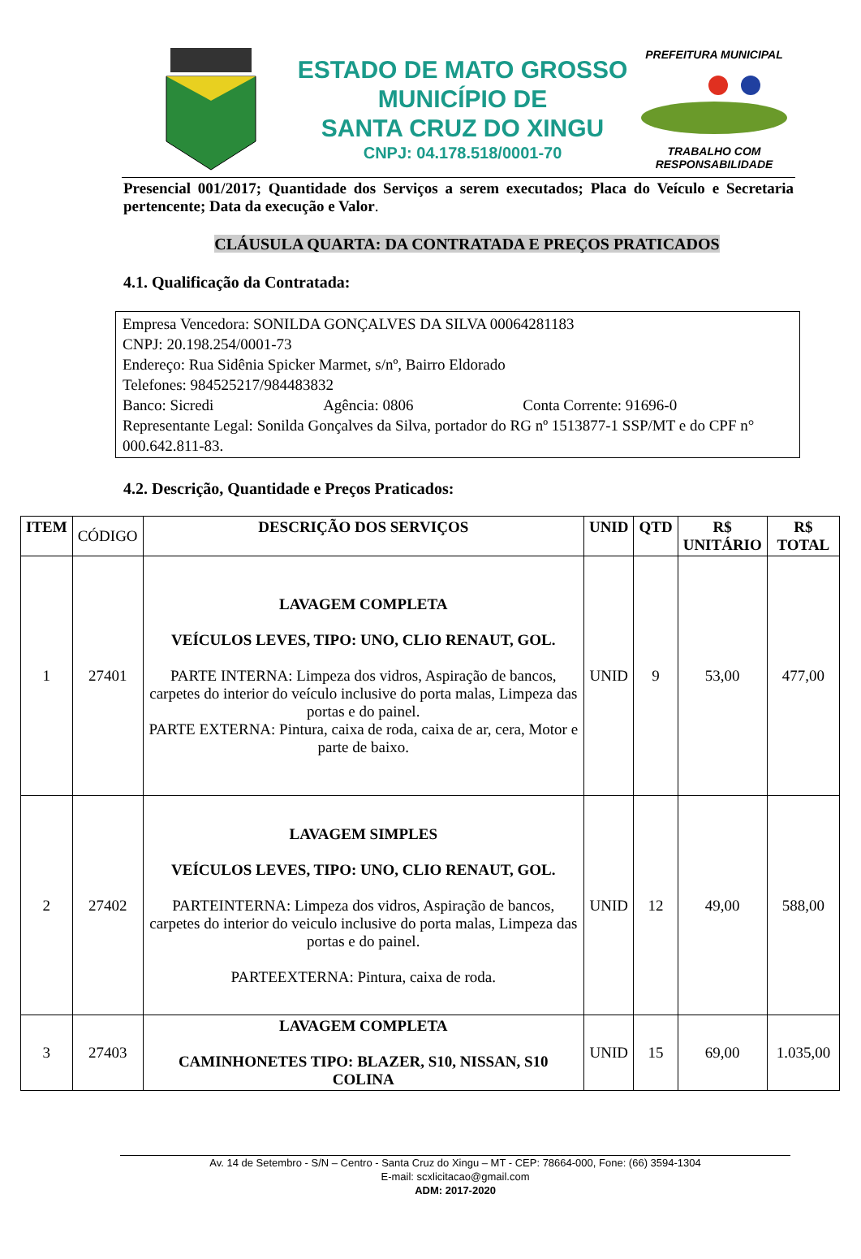ESTADO DE MATO GROSSO
MUNICÍPIO DE
SANTA CRUZ DO XINGU
CNPJ: 04.178.518/0001-70
PREFEITURA MUNICIPAL
TRABALHO COM RESPONSABILIDADE
Presencial 001/2017; Quantidade dos Serviços a serem executados; Placa do Veículo e Secretaria pertencente; Data da execução e Valor.
CLÁUSULA QUARTA: DA CONTRATADA E PREÇOS PRATICADOS
4.1. Qualificação da Contratada:
Empresa Vencedora: SONILDA GONÇALVES DA SILVA 00064281183
CNPJ: 20.198.254/0001-73
Endereço: Rua Sidênia Spicker Marmet, s/nº, Bairro Eldorado
Telefones: 984525217/984483832
Banco: Sicredi Agência: 0806 Conta Corrente: 91696-0
Representante Legal: Sonilda Gonçalves da Silva, portador do RG nº 1513877-1 SSP/MT e do CPF n° 000.642.811-83.
4.2. Descrição, Quantidade e Preços Praticados:
| ITEM | CÓDIGO | DESCRIÇÃO DOS SERVIÇOS | UNID | QTD | R$ UNITÁRIO | R$ TOTAL |
| --- | --- | --- | --- | --- | --- | --- |
| 1 | 27401 | LAVAGEM COMPLETA VEÍCULOS LEVES, TIPO: UNO, CLIO RENAUT, GOL. PARTE INTERNA: Limpeza dos vidros, Aspiração de bancos, carpetes do interior do veículo inclusive do porta malas, Limpeza das portas e do painel. PARTE EXTERNA: Pintura, caixa de roda, caixa de ar, cera, Motor e parte de baixo. | UNID | 9 | 53,00 | 477,00 |
| 2 | 27402 | LAVAGEM SIMPLES VEÍCULOS LEVES, TIPO: UNO, CLIO RENAUT, GOL. PARTEINTERNA: Limpeza dos vidros, Aspiração de bancos, carpetes do interior do veiculo inclusive do porta malas, Limpeza das portas e do painel. PARTEEXTERNA: Pintura, caixa de roda. | UNID | 12 | 49,00 | 588,00 |
| 3 | 27403 | LAVAGEM COMPLETA CAMINHONETES TIPO: BLAZER, S10, NISSAN, S10 COLINA | UNID | 15 | 69,00 | 1.035,00 |
Av. 14 de Setembro - S/N – Centro - Santa Cruz do Xingu – MT - CEP: 78664-000, Fone: (66) 3594-1304
E-mail: scxlicitacao@gmail.com
ADM: 2017-2020